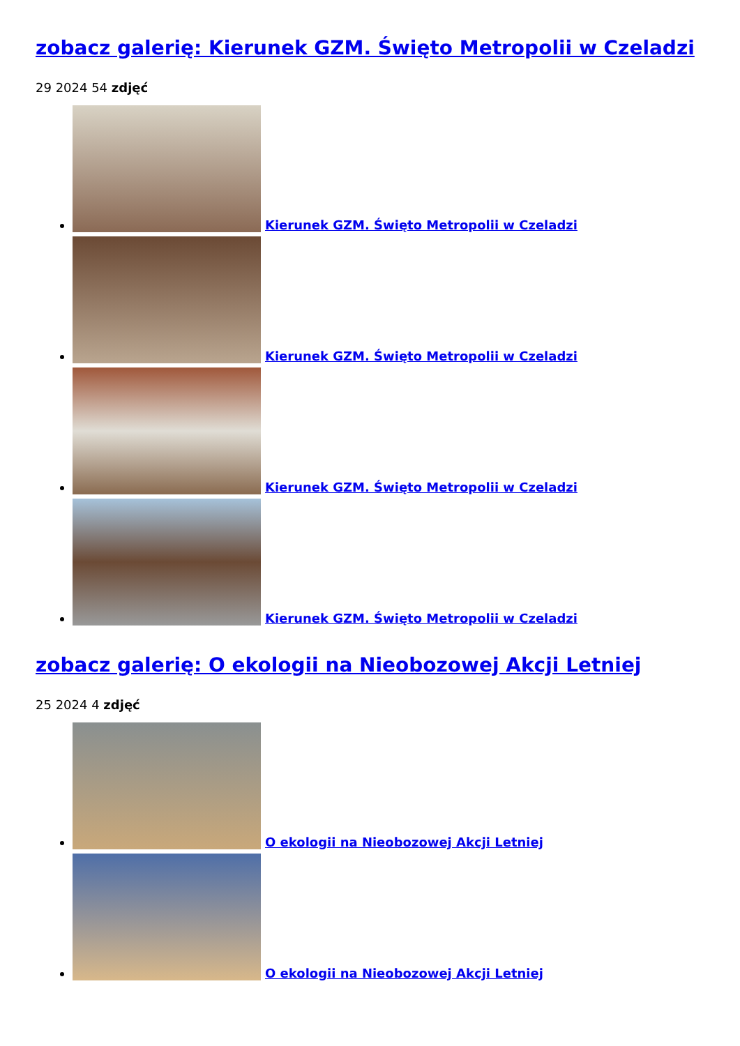zobacz galerię: Kierunek GZM. Święto Metropolii w Czeladzi
29 2024 54 zdjęć
Kierunek GZM. Święto Metropolii w Czeladzi
Kierunek GZM. Święto Metropolii w Czeladzi
Kierunek GZM. Święto Metropolii w Czeladzi
Kierunek GZM. Święto Metropolii w Czeladzi
zobacz galerię: O ekologii na Nieobozowej Akcji Letniej
25 2024 4 zdjęć
O ekologii na Nieobozowej Akcji Letniej
O ekologii na Nieobozowej Akcji Letniej